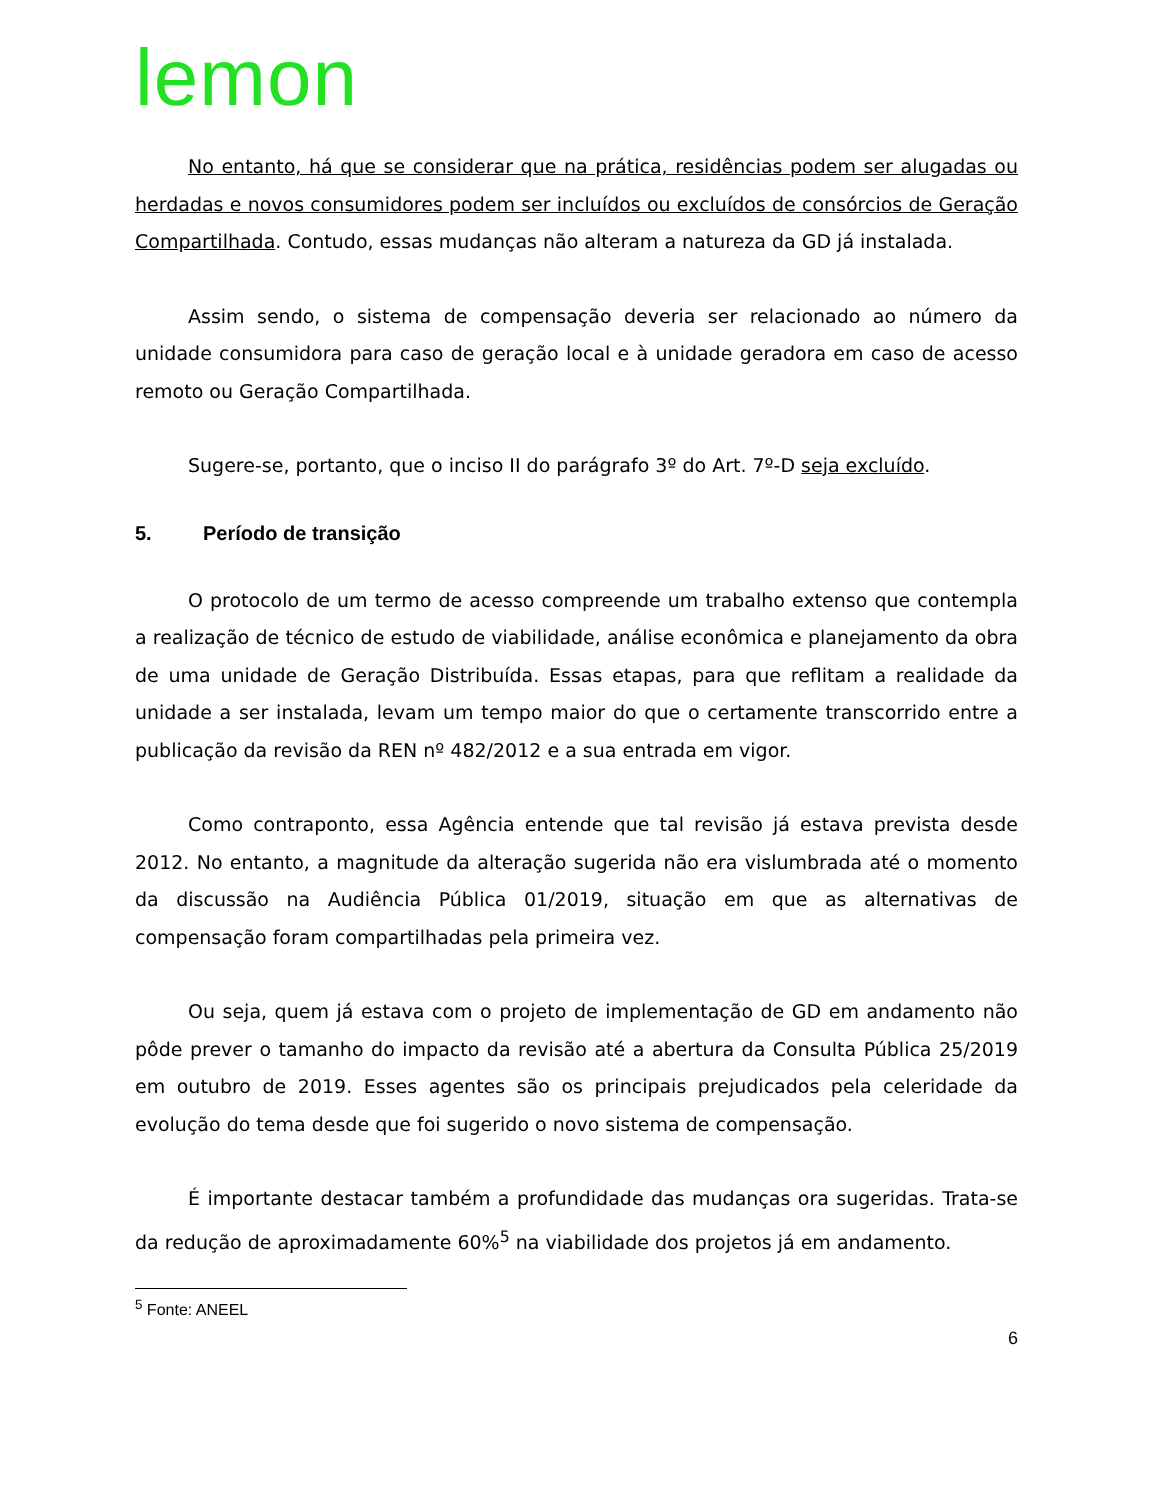lemon
No entanto, há que se considerar que na prática, residências podem ser alugadas ou herdadas e novos consumidores podem ser incluídos ou excluídos de consórcios de Geração Compartilhada. Contudo, essas mudanças não alteram a natureza da GD já instalada.
Assim sendo, o sistema de compensação deveria ser relacionado ao número da unidade consumidora para caso de geração local e à unidade geradora em caso de acesso remoto ou Geração Compartilhada.
Sugere-se, portanto, que o inciso II do parágrafo 3º do Art. 7º-D seja excluído.
5. Período de transição
O protocolo de um termo de acesso compreende um trabalho extenso que contempla a realização de técnico de estudo de viabilidade, análise econômica e planejamento da obra de uma unidade de Geração Distribuída. Essas etapas, para que reflitam a realidade da unidade a ser instalada, levam um tempo maior do que o certamente transcorrido entre a publicação da revisão da REN nº 482/2012 e a sua entrada em vigor.
Como contraponto, essa Agência entende que tal revisão já estava prevista desde 2012. No entanto, a magnitude da alteração sugerida não era vislumbrada até o momento da discussão na Audiência Pública 01/2019, situação em que as alternativas de compensação foram compartilhadas pela primeira vez.
Ou seja, quem já estava com o projeto de implementação de GD em andamento não pôde prever o tamanho do impacto da revisão até a abertura da Consulta Pública 25/2019 em outubro de 2019. Esses agentes são os principais prejudicados pela celeridade da evolução do tema desde que foi sugerido o novo sistema de compensação.
É importante destacar também a profundidade das mudanças ora sugeridas. Trata-se da redução de aproximadamente 60%<sup>5</sup> na viabilidade dos projetos já em andamento.
<sup>5</sup> Fonte: ANEEL
6